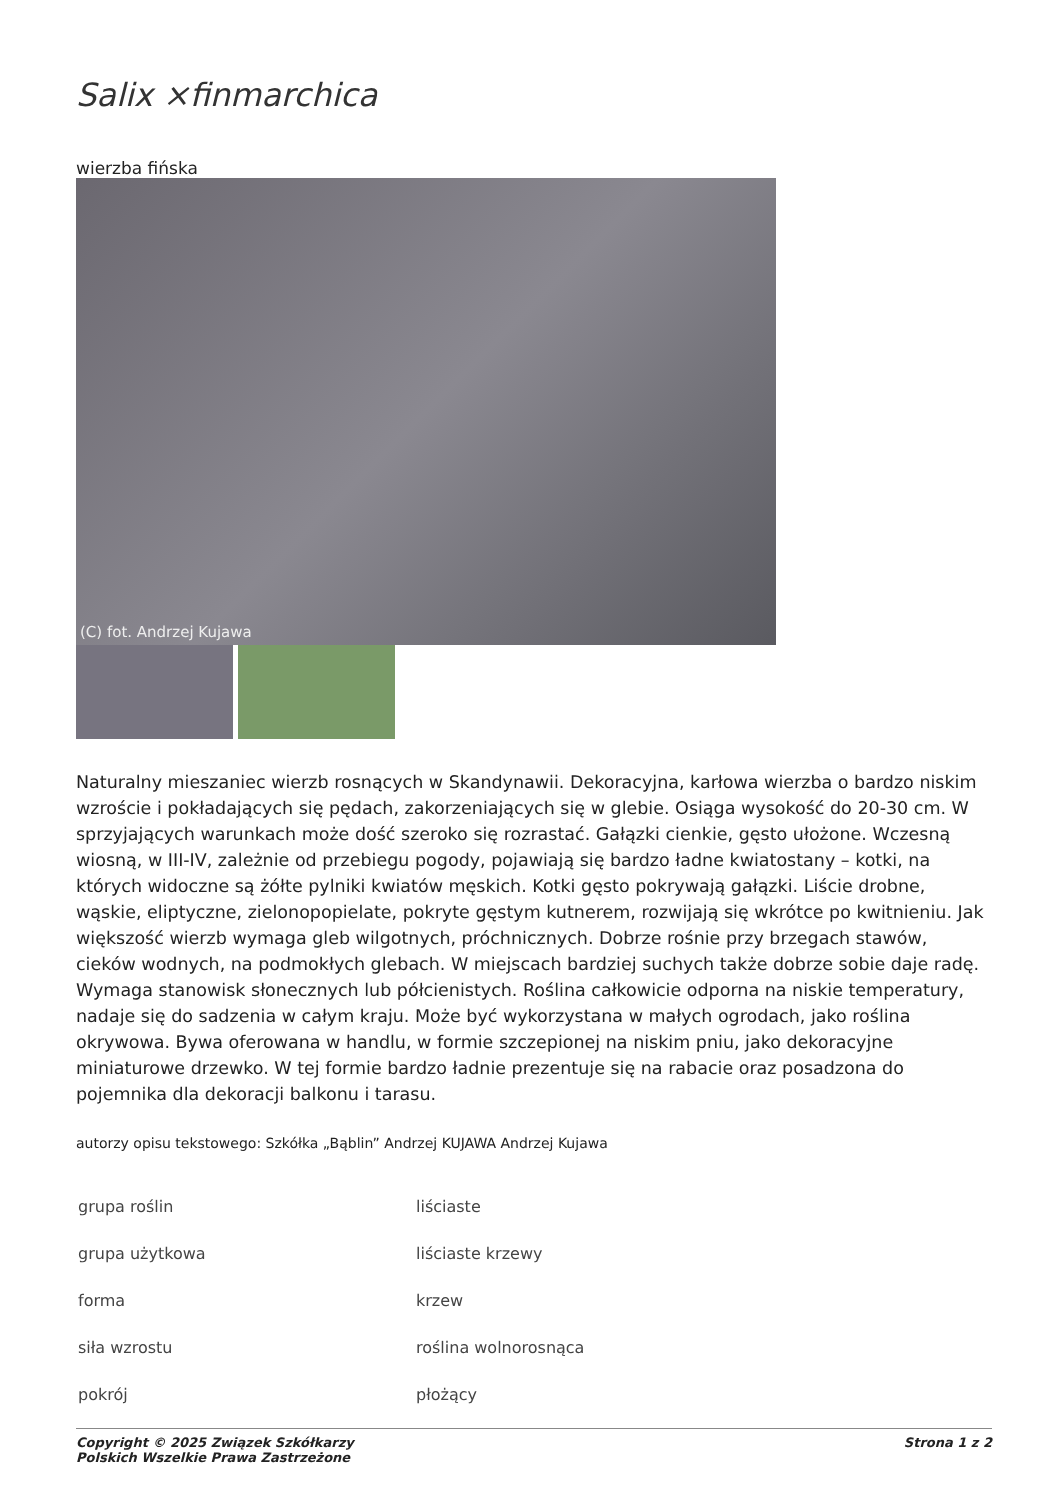Salix ×finmarchica
wierzba fińska
(C) fot. Andrzej Kujawa
Naturalny mieszaniec wierzb rosnących w Skandynawii. Dekoracyjna, karłowa wierzba o bardzo niskim wzroście i pokładających się pędach, zakorzeniających się w glebie. Osiąga wysokość do 20-30 cm. W sprzyjających warunkach może dość szeroko się rozrastać. Gałązki cienkie, gęsto ułożone. Wczesną wiosną, w III-IV, zależnie od przebiegu pogody, pojawiają się bardzo ładne kwiatostany – kotki, na których widoczne są żółte pylniki kwiatów męskich. Kotki gęsto pokrywają gałązki. Liście drobne, wąskie, eliptyczne, zielonopopielate, pokryte gęstym kutnerem, rozwijają się wkrótce po kwitnieniu. Jak większość wierzb wymaga gleb wilgotnych, próchnicznych. Dobrze rośnie przy brzegach stawów, cieków wodnych, na podmokłych glebach. W miejscach bardziej suchych także dobrze sobie daje radę. Wymaga stanowisk słonecznych lub półcienistych. Roślina całkowicie odporna na niskie temperatury, nadaje się do sadzenia w całym kraju. Może być wykorzystana w małych ogrodach, jako roślina okrywowa. Bywa oferowana w handlu, w formie szczepionej na niskim pniu, jako dekoracyjne miniaturowe drzewko. W tej formie bardzo ładnie prezentuje się na rabacie oraz posadzona do pojemnika dla dekoracji balkonu i tarasu.
autorzy opisu tekstowego: Szkółka „Bąblin” Andrzej KUJAWA Andrzej Kujawa
| grupa roślin | liściaste |
| grupa użytkowa | liściaste krzewy |
| forma | krzew |
| siła wzrostu | roślina wolnorosnąca |
| pokrój | płożący |
Copyright © 2025 Związek Szkółkarzy
Polskich Wszelkie Prawa Zastrzeżone
Strona 1 z 2